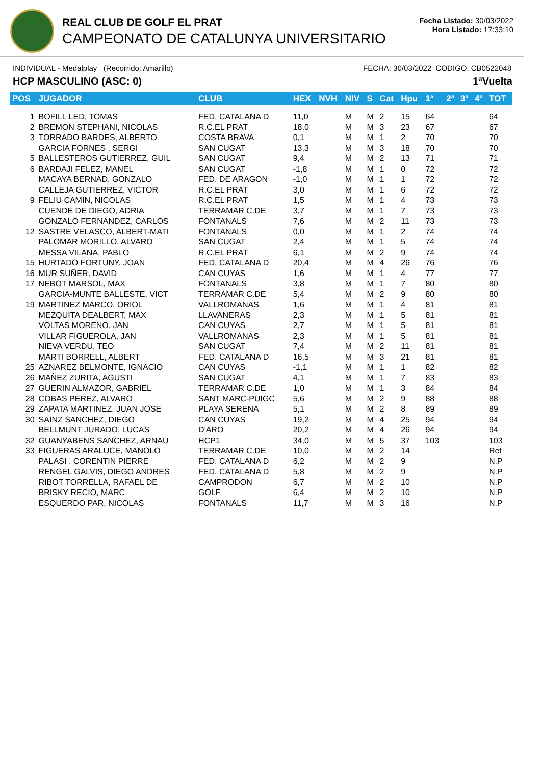REAL CLUB DE GOLF EL PRAT
CAMPEONATO DE CATALUNYA UNIVERSITARIO
Fecha Listado: 30/03/2022
Hora Listado: 17:33:10
INDIVIDUAL - Medalplay (Recorrido: Amarillo) FECHA: 30/03/2022 CODIGO: CB0522048
HCP MASCULINO (ASC: 0) 1ªVuelta
| POS | JUGADOR | CLUB | HEX | NVH | NIV | S | Cat | Hpu | 1ª | 2ª | 3ª | 4ª | TOT |
| --- | --- | --- | --- | --- | --- | --- | --- | --- | --- | --- | --- | --- | --- |
| 1 | BOFILL LED, TOMAS | FED. CATALANA D | 11,0 | | M | M | 2 | 15 | 64 | | | | 64 |
| 2 | BREMON STEPHANI, NICOLAS | R.C.EL PRAT | 18,0 | | M | M | 3 | 23 | 67 | | | | 67 |
| 3 | TORRADO BARDES, ALBERTO | COSTA BRAVA | 0,1 | | M | M | 1 | 2 | 70 | | | | 70 |
| | GARCIA FORNES , SERGI | SAN CUGAT | 13,3 | | M | M | 3 | 18 | 70 | | | | 70 |
| 5 | BALLESTEROS GUTIERREZ, GUIL | SAN CUGAT | 9,4 | | M | M | 2 | 13 | 71 | | | | 71 |
| 6 | BARDAJI FELEZ, MANEL | SAN CUGAT | -1,8 | | M | M | 1 | 0 | 72 | | | | 72 |
| | MACAYA BERNAD, GONZALO | FED. DE ARAGON | -1,0 | | M | M | 1 | 1 | 72 | | | | 72 |
| | CALLEJA GUTIERREZ, VICTOR | R.C.EL PRAT | 3,0 | | M | M | 1 | 6 | 72 | | | | 72 |
| 9 | FELIU CAMIN, NICOLAS | R.C.EL PRAT | 1,5 | | M | M | 1 | 4 | 73 | | | | 73 |
| | CUENDE DE DIEGO, ADRIA | TERRAMAR C.DE | 3,7 | | M | M | 1 | 7 | 73 | | | | 73 |
| | GONZALO FERNANDEZ, CARLOS | FONTANALS | 7,6 | | M | M | 2 | 11 | 73 | | | | 73 |
| 12 | SASTRE VELASCO, ALBERT-MATI | FONTANALS | 0,0 | | M | M | 1 | 2 | 74 | | | | 74 |
| | PALOMAR MORILLO, ALVARO | SAN CUGAT | 2,4 | | M | M | 1 | 5 | 74 | | | | 74 |
| | MESSA VILANA, PABLO | R.C.EL PRAT | 6,1 | | M | M | 2 | 9 | 74 | | | | 74 |
| 15 | HURTADO FORTUNY, JOAN | FED. CATALANA D | 20,4 | | M | M | 4 | 26 | 76 | | | | 76 |
| 16 | MUR SUÑER, DAVID | CAN CUYAS | 1,6 | | M | M | 1 | 4 | 77 | | | | 77 |
| 17 | NEBOT MARSOL, MAX | FONTANALS | 3,8 | | M | M | 1 | 7 | 80 | | | | 80 |
| | GARCIA-MUNTE BALLESTE, VICT | TERRAMAR C.DE | 5,4 | | M | M | 2 | 9 | 80 | | | | 80 |
| 19 | MARTINEZ MARCO, ORIOL | VALLROMANAS | 1,6 | | M | M | 1 | 4 | 81 | | | | 81 |
| | MEZQUITA DEALBERT, MAX | LLAVANERAS | 2,3 | | M | M | 1 | 5 | 81 | | | | 81 |
| | VOLTAS MORENO, JAN | CAN CUYAS | 2,7 | | M | M | 1 | 5 | 81 | | | | 81 |
| | VILLAR FIGUEROLA, JAN | VALLROMANAS | 2,3 | | M | M | 1 | 5 | 81 | | | | 81 |
| | NIEVA VERDU, TEO | SAN CUGAT | 7,4 | | M | M | 2 | 11 | 81 | | | | 81 |
| | MARTI BORRELL, ALBERT | FED. CATALANA D | 16,5 | | M | M | 3 | 21 | 81 | | | | 81 |
| 25 | AZNAREZ BELMONTE, IGNACIO | CAN CUYAS | -1,1 | | M | M | 1 | 1 | 82 | | | | 82 |
| 26 | MAÑEZ ZURITA, AGUSTI | SAN CUGAT | 4,1 | | M | M | 1 | 7 | 83 | | | | 83 |
| 27 | GUERIN ALMAZOR, GABRIEL | TERRAMAR C.DE | 1,0 | | M | M | 1 | 3 | 84 | | | | 84 |
| 28 | COBAS PEREZ, ALVARO | SANT MARC-PUIGC | 5,6 | | M | M | 2 | 9 | 88 | | | | 88 |
| 29 | ZAPATA MARTINEZ, JUAN JOSE | PLAYA SERENA | 5,1 | | M | M | 2 | 8 | 89 | | | | 89 |
| 30 | SAINZ SANCHEZ, DIEGO | CAN CUYAS | 19,2 | | M | M | 4 | 25 | 94 | | | | 94 |
| | BELLMUNT JURADO, LUCAS | D'ARO | 20,2 | | M | M | 4 | 26 | 94 | | | | 94 |
| 32 | GUANYABENS SANCHEZ, ARNAU | HCP1 | 34,0 | | M | M | 5 | 37 | 103 | | | | 103 |
| 33 | FIGUERAS ARALUCE, MANOLO | TERRAMAR C.DE | 10,0 | | M | M | 2 | 14 | | | | | Ret |
| | PALASI , CORENTIN PIERRE | FED. CATALANA D | 6,2 | | M | M | 2 | 9 | | | | | N.P |
| | RENGEL GALVIS, DIEGO ANDRES | FED. CATALANA D | 5,8 | | M | M | 2 | 9 | | | | | N.P |
| | RIBOT TORRELLA, RAFAEL DE | CAMPRODON | 6,7 | | M | M | 2 | 10 | | | | | N.P |
| | BRISKY RECIO, MARC | GOLF | 6,4 | | M | M | 2 | 10 | | | | | N.P |
| | ESQUERDO PAR, NICOLAS | FONTANALS | 11,7 | | M | M | 3 | 16 | | | | | N.P |